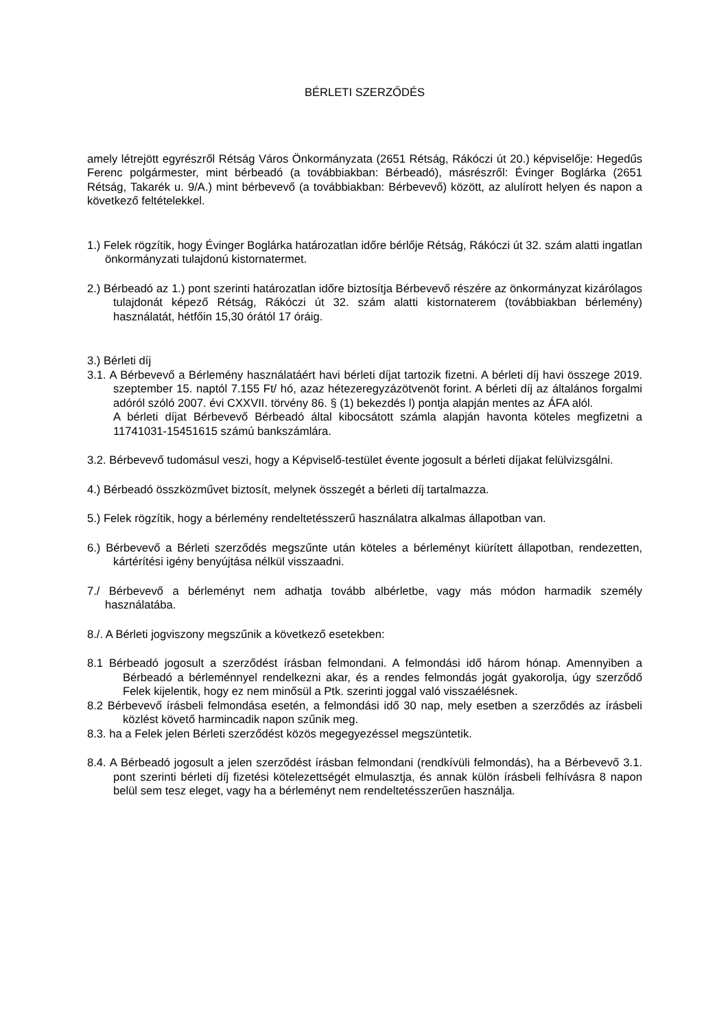BÉRLETI SZERZŐDÉS
amely létrejött egyrészről Rétság Város Önkormányzata (2651 Rétság, Rákóczi út 20.) képviselője: Hegedűs Ferenc polgármester, mint bérbeadó (a továbbiakban: Bérbeadó), másrészről: Évinger Boglárka (2651 Rétság, Takarék u. 9/A.) mint bérbevevő (a továbbiakban: Bérbevevő) között, az alulírott helyen és napon a következő feltételekkel.
1.) Felek rögzítik, hogy Évinger Boglárka határozatlan időre bérlője Rétság, Rákóczi út 32. szám alatti ingatlan önkormányzati tulajdonú kistornatermet.
2.) Bérbeadó az 1.) pont szerinti határozatlan időre biztosítja Bérbevevő részére az önkormányzat kizárólagos tulajdonát képező Rétság, Rákóczi út 32. szám alatti kistornaterem (továbbiakban bérlemény) használatát, hétfőin 15,30 órától 17 óráig.
3.) Bérleti díj
3.1. A Bérbevevő a Bérlemény használatáért havi bérleti díjat tartozik fizetni. A bérleti díj havi összege 2019. szeptember 15. naptól 7.155 Ft/ hó, azaz hétezeregyzázötvenöt forint. A bérleti díj az általános forgalmi adóról szóló 2007. évi CXXVII. törvény 86. § (1) bekezdés l) pontja alapján mentes az ÁFA alól.
A bérleti díjat Bérbevevő Bérbeadó által kibocsátott számla alapján havonta köteles megfizetni a 11741031-15451615 számú bankszámlára.
3.2. Bérbevevő tudomásul veszi, hogy a Képviselő-testület évente jogosult a bérleti díjakat felülvizsgálni.
4.) Bérbeadó összközművet biztosít, melynek összegét a bérleti díj tartalmazza.
5.) Felek rögzítik, hogy a bérlemény rendeltetésszerű használatra alkalmas állapotban van.
6.) Bérbevevő a Bérleti szerződés megszűnte után köteles a bérleményt kiürített állapotban, rendezetten, kártérítési igény benyújtása nélkül visszaadni.
7./ Bérbevevő a bérleményt nem adhatja tovább albérletbe, vagy más módon harmadik személy használatába.
8./. A Bérleti jogviszony megszűnik a következő esetekben:
8.1 Bérbeadó jogosult a szerződést írásban felmondani. A felmondási idő három hónap. Amennyiben a Bérbeadó a bérleménnyel rendelkezni akar, és a rendes felmondás jogát gyakorolja, úgy szerződő Felek kijelentik, hogy ez nem minősül a Ptk. szerinti joggal való visszaélésnek.
8.2 Bérbevevő írásbeli felmondása esetén, a felmondási idő 30 nap, mely esetben a szerződés az írásbeli közlést követő harmincadik napon szűnik meg.
8.3. ha a Felek jelen Bérleti szerződést közös megegyezéssel megszüntetik.
8.4. A Bérbeadó jogosult a jelen szerződést írásban felmondani (rendkívüli felmondás), ha a Bérbevevő 3.1. pont szerinti bérleti díj fizetési kötelezettségét elmulasztja, és annak külön írásbeli felhívásra 8 napon belül sem tesz eleget, vagy ha a bérleményt nem rendeltetésszerűen használja.